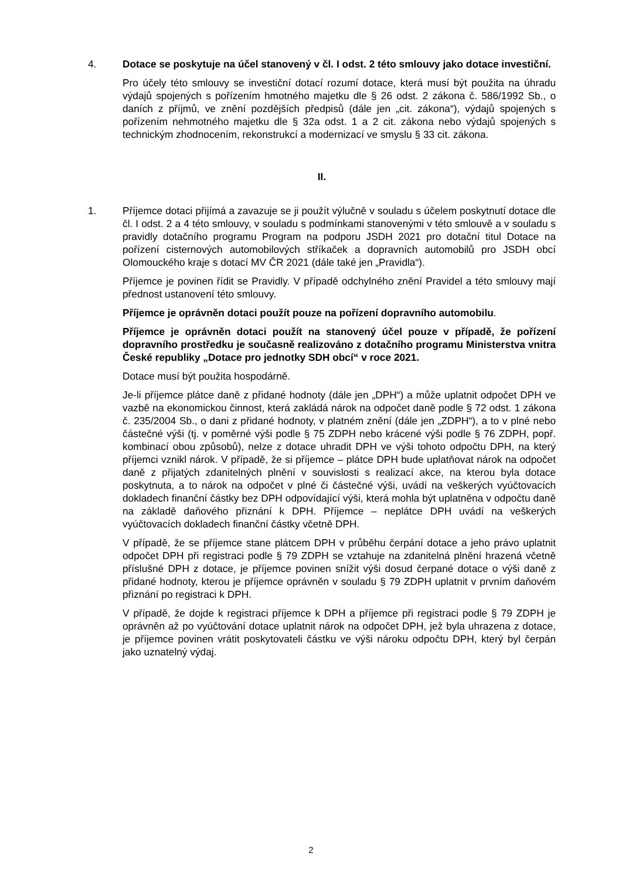4. Dotace se poskytuje na účel stanovený v čl. I odst. 2 této smlouvy jako dotace investiční.
Pro účely této smlouvy se investiční dotací rozumí dotace, která musí být použita na úhradu výdajů spojených s pořízením hmotného majetku dle § 26 odst. 2 zákona č. 586/1992 Sb., o daních z příjmů, ve znění pozdějších předpisů (dále jen „cit. zákona“), výdajů spojených s pořízením nehmotného majetku dle § 32a odst. 1 a 2 cit. zákona nebo výdajů spojených s technickým zhodnocením, rekonstrukcí a modernizací ve smyslu § 33 cit. zákona.
II.
1. Příjemce dotaci přijímá a zavazuje se ji použít výlučně v souladu s účelem poskytnutí dotace dle čl. I odst. 2 a 4 této smlouvy, v souladu s podmínkami stanovenými v této smlouvě a v souladu s pravidly dotačního programu Program na podporu JSDH 2021 pro dotační titul Dotace na pořízení cisternových automobilových stříkaček a dopravních automobilů pro JSDH obcí Olomouckého kraje s dotací MV ČR 2021 (dále také jen „Pravidla“).
Příjemce je povinen řídit se Pravidly. V případě odchylného znění Pravidel a této smlouvy mají přednost ustanovení této smlouvy.
Příjemce je oprávněn dotaci použít pouze na pořízení dopravního automobilu.
Příjemce je oprávněn dotaci použít na stanovený účel pouze v případě, že pořízení dopravního prostředku je současně realizováno z dotačního programu Ministerstva vnitra České republiky „Dotace pro jednotky SDH obcí“ v roce 2021.
Dotace musí být použita hospodárně.
Je-li příjemce plátce daně z přidané hodnoty (dále jen „DPH“) a může uplatnit odpočet DPH ve vazbě na ekonomickou činnost, která zakládá nárok na odpočet daně podle § 72 odst. 1 zákona č. 235/2004 Sb., o dani z přidané hodnoty, v platném znění (dále jen „ZDPH“), a to v plné nebo částečné výši (tj. v poměrné výši podle § 75 ZDPH nebo krácené výši podle § 76 ZDPH, popř. kombinací obou způsobů), nelze z dotace uhradit DPH ve výši tohoto odpočtu DPH, na který příjemci vznikl nárok. V případě, že si příjemce – plátce DPH bude uplatňovat nárok na odpočet daně z přijatých zdanitelných plnění v souvislosti s realizací akce, na kterou byla dotace poskytnuta, a to nárok na odpočet v plné či částečné výši, uvádí na veškerých vyúčtovacích dokladech finanční částky bez DPH odpovídající výši, která mohla být uplatněna v odpočtu daně na základě daňového přiznání k DPH. Příjemce – neplátce DPH uvádí na veškerých vyúčtovacích dokladech finanční částky včetně DPH.
V případě, že se příjemce stane plátcem DPH v průběhu čerpání dotace a jeho právo uplatnit odpočet DPH při registraci podle § 79 ZDPH se vztahuje na zdanitelná plnění hrazená včetně příslušné DPH z dotace, je příjemce povinen snížit výši dosud čerpané dotace o výši daně z přidané hodnoty, kterou je příjemce oprávněn v souladu § 79 ZDPH uplatnit v prvním daňovém přiznání po registraci k DPH.
V případě, že dojde k registraci příjemce k DPH a příjemce při registraci podle § 79 ZDPH je oprávněn až po vyúčtování dotace uplatnit nárok na odpočet DPH, jež byla uhrazena z dotace, je příjemce povinen vrátit poskytovateli částku ve výši nároku odpočtu DPH, který byl čerpán jako uznatelný výdaj.
2